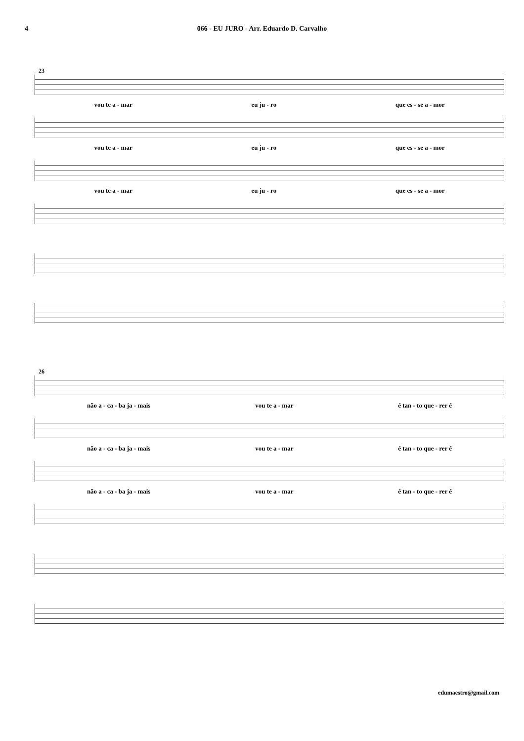4 066 - EU JURO - Arr. Eduardo D. Carvalho
23
vou te a - mar eu ju - ro que es - se a - mor
vou te a - mar eu ju - ro que es - se a - mor
vou te a - mar eu ju - ro que es - se a - mor
26
não a - ca - ba ja - mais vou te a - mar é tan - to que - rer é
não a - ca - ba ja - mais vou te a - mar é tan - to que - rer é
não a - ca - ba ja - mais vou te a - mar é tan - to que - rer é
edumaestro@gmail.com